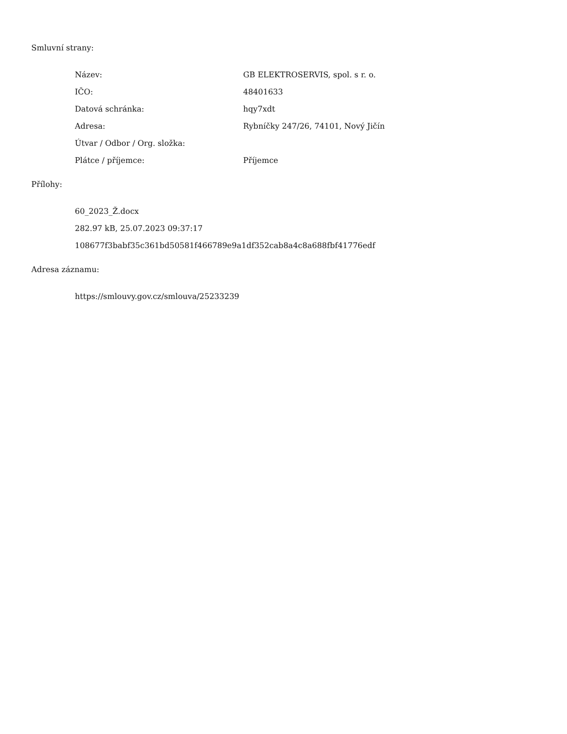Smluvní strany:
| Název: | GB ELEKTROSERVIS, spol. s r. o. |
| IČO: | 48401633 |
| Datová schránka: | hqy7xdt |
| Adresa: | Rybníčky 247/26, 74101, Nový Jičín |
| Útvar / Odbor / Org. složka: | |
| Plátce / příjemce: | Příjemce |
Přílohy:
60_2023_Ž.docx
282.97 kB, 25.07.2023 09:37:17
108677f3babf35c361bd50581f466789e9a1df352cab8a4c8a688fbf41776edf
Adresa záznamu:
https://smlouvy.gov.cz/smlouva/25233239